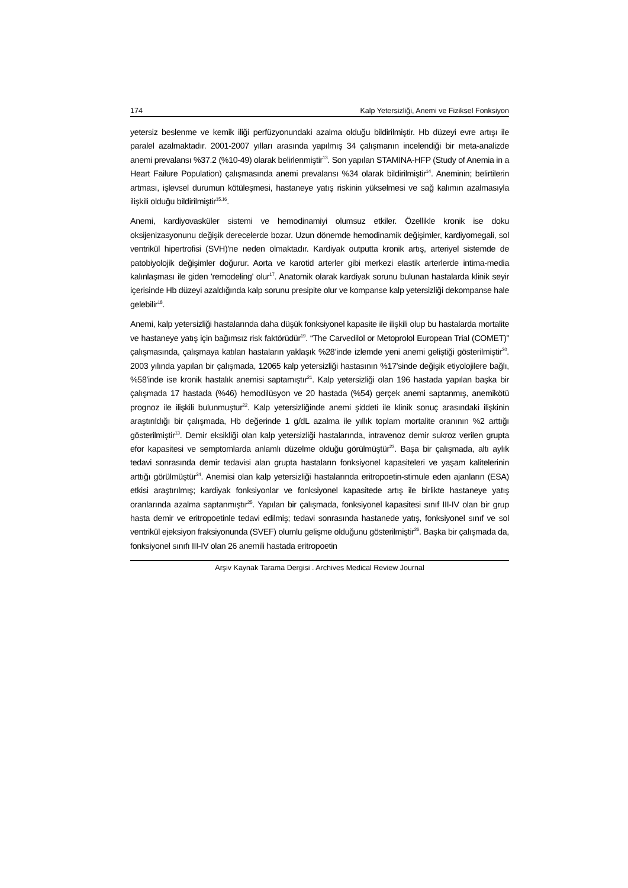174 Kalp Yetersizliği, Anemi ve Fiziksel Fonksiyon
yetersiz beslenme ve kemik iliği perfüzyonundaki azalma olduğu bildirilmiştir. Hb düzeyi evre artışı ile paralel azalmaktadır. 2001-2007 yılları arasında yapılmış 34 çalışmanın incelendiği bir meta-analizde anemi prevalansı %37.2 (%10-49) olarak belirlenmiştir<sup>13</sup>. Son yapılan STAMINA-HFP (Study of Anemia in a Heart Failure Population) çalışmasında anemi prevalansı %34 olarak bildirilmiştir<sup>14</sup>. Aneminin; belirtilerin artması, işlevsel durumun kötüleşmesi, hastaneye yatış riskinin yükselmesi ve sağ kalımın azalmasıyla ilişkili olduğu bildirilmiştir<sup>15,16</sup>.
Anemi, kardiyovasküler sistemi ve hemodinamiyi olumsuz etkiler. Özellikle kronik ise doku oksijenizasyonunu değişik derecelerde bozar. Uzun dönemde hemodinamik değişimler, kardiyomegali, sol ventrikül hipertrofisi (SVH)'ne neden olmaktadır. Kardiyak outputta kronik artış, arteriyel sistemde de patobiyolojik değişimler doğurur. Aorta ve karotid arterler gibi merkezi elastik arterlerde intima-media kalınlaşması ile giden 'remodeling' olur<sup>17</sup>. Anatomik olarak kardiyak sorunu bulunan hastalarda klinik seyir içerisinde Hb düzeyi azaldığında kalp sorunu presipite olur ve kompanse kalp yetersizliği dekompanse hale gelebilir<sup>18</sup>.
Anemi, kalp yetersizliği hastalarında daha düşük fonksiyonel kapasite ile ilişkili olup bu hastalarda mortalite ve hastaneye yatış için bağımsız risk faktörüdür<sup>19</sup>. “The Carvedilol or Metoprolol European Trial (COMET)” çalışmasında, çalışmaya katılan hastaların yaklaşık %28’inde izlemde yeni anemi geliştiği gösterilmiştir<sup>20</sup>. 2003 yılında yapılan bir çalışmada, 12065 kalp yetersizliği hastasının %17'sinde değişik etiyolojilere bağlı, %58'inde ise kronik hastalık anemisi saptamıştır<sup>21</sup>. Kalp yetersizliği olan 196 hastada yapılan başka bir çalışmada 17 hastada (%46) hemodilüsyon ve 20 hastada (%54) gerçek anemi saptanmış, anemikötü prognoz ile ilişkili bulunmuştur<sup>22</sup>. Kalp yetersizliğinde anemi şiddeti ile klinik sonuç arasındaki ilişkinin araştırıldığı bir çalışmada, Hb değerinde 1 g/dL azalma ile yıllık toplam mortalite oranının %2 arttığı gösterilmiştir<sup>13</sup>. Demir eksikliği olan kalp yetersizliği hastalarında, intravenoz demir sukroz verilen grupta efor kapasitesi ve semptomlarda anlamlı düzelme olduğu görülmüştür<sup>23</sup>. Başa bir çalışmada, altı aylık tedavi sonrasında demir tedavisi alan grupta hastaların fonksiyonel kapasiteleri ve yaşam kalitelerinin arttığı görülmüştür<sup>24</sup>. Anemisi olan kalp yetersizliği hastalarında eritropoetin-stimule eden ajanların (ESA) etkisi araştırılmış; kardiyak fonksiyonlar ve fonksiyonel kapasitede artış ile birlikte hastaneye yatış oranlarında azalma saptanmıştır<sup>25</sup>. Yapılan bir çalışmada, fonksiyonel kapasitesi sınıf III-IV olan bir grup hasta demir ve eritropoetinle tedavi edilmiş; tedavi sonrasında hastanede yatış, fonksiyonel sınıf ve sol ventrikül ejeksiyon fraksiyonunda (SVEF) olumlu gelişme olduğunu gösterilmiştir<sup>26</sup>. Başka bir çalışmada da, fonksiyonel sınıfı III-IV olan 26 anemili hastada eritropoetin
Arşiv Kaynak Tarama Dergisi . Archives Medical Review Journal